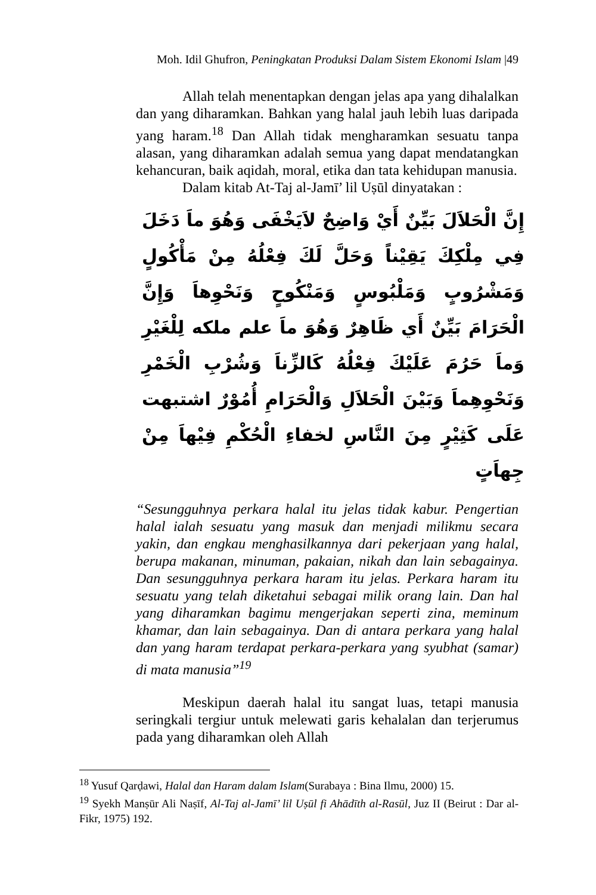Moh. Idil Ghufron, Peningkatan Produksi Dalam Sistem Ekonomi Islam |49
Allah telah menentapkan dengan jelas apa yang dihalalkan dan yang diharamkan. Bahkan yang halal jauh lebih luas daripada yang haram.<sup>18</sup> Dan Allah tidak mengharamkan sesuatu tanpa alasan, yang diharamkan adalah semua yang dapat mendatangkan kehancuran, baik aqidah, moral, etika dan tata kehidupan manusia.
Dalam kitab At-Taj al-Jamī’ lil Uṣūl dinyatakan :
إِنَّ الْحَلاَلَ بَيِّنٌ أَيْ وَاضِحٌ لاَيَخْفَى وَهُوَ ماَ دَخَلَ فِي مِلْكِكَ يَقِيْناً وَحَلَّ لَكَ فِعْلُهُ مِنْ مَأْكُولٍ وَمَشْرُوبٍ وَمَلْبُوسٍ وَمَنْكُوحٍ وَنَحْوِهاَ وَإِنَّ الْحَرَامَ بَيِّنٌ أَي ظَاهِرٌ وَهُوَ ماَ علم ملكه لِلْغَيْرِ وَماَ حَرُمَ عَلَيْكَ فِعْلُهُ كَالزِّناَ وَشُرْبِ الْخَمْرِ وَنَحْوِهِماَ وَبَيْنَ الْحَلاَلِ وَالْحَرَامِ أُمُوْرٌ اشتبهت عَلَى كَثِيْرٍ مِنَ النَّاسِ لخفاءِ الْحُكْمِ فِيْهاَ مِنْ جِهاَتٍ
“Sesungguhnya perkara halal itu jelas tidak kabur. Pengertian halal ialah sesuatu yang masuk dan menjadi milikmu secara yakin, dan engkau menghasilkannya dari pekerjaan yang halal, berupa makanan, minuman, pakaian, nikah dan lain sebagainya. Dan sesungguhnya perkara haram itu jelas. Perkara haram itu sesuatu yang telah diketahui sebagai milik orang lain. Dan hal yang diharamkan bagimu mengerjakan seperti zina, meminum khamar, dan lain sebagainya. Dan di antara perkara yang halal dan yang haram terdapat perkara-perkara yang syubhat (samar) di mata manusia”<sup>19</sup>
Meskipun daerah halal itu sangat luas, tetapi manusia seringkali tergiur untuk melewati garis kehalalan dan terjerumus pada yang diharamkan oleh Allah
<sup>18</sup> Yusuf Qarḍawi, Halal dan Haram dalam Islam(Surabaya : Bina Ilmu, 2000) 15.
<sup>19</sup> Syekh Manṣūr Ali Naṣīf, Al-Taj al-Jamī’ lil Uṣūl fi Ahādīth al-Rasūl, Juz II (Beirut : Dar al-Fikr, 1975) 192.